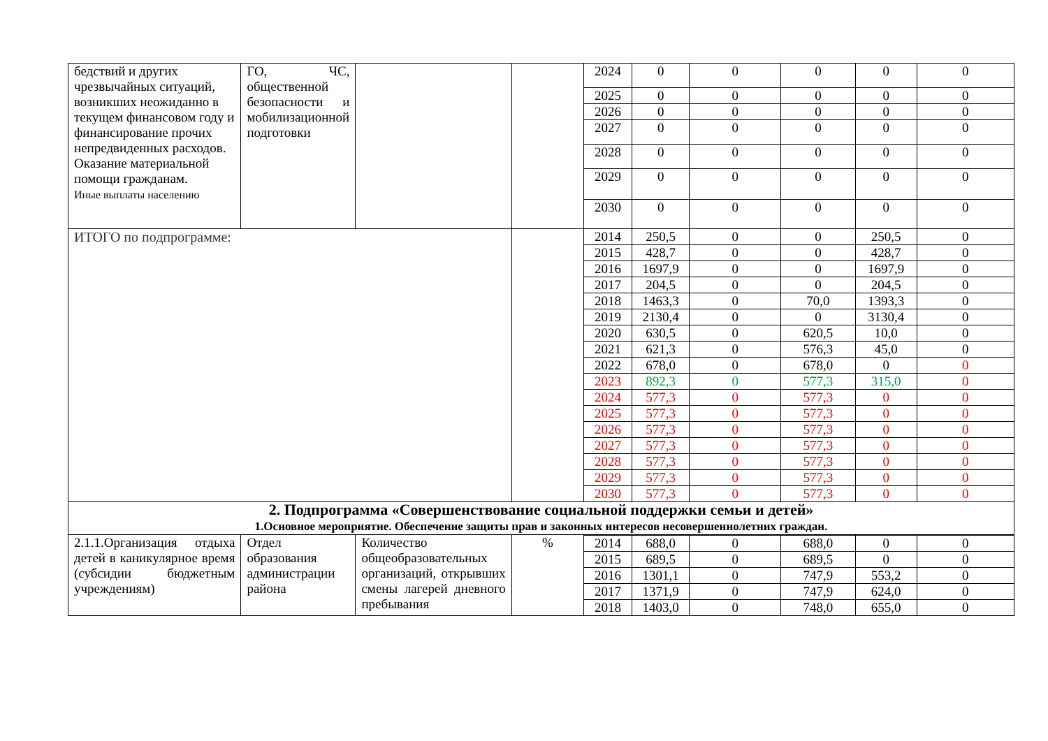| бедствий и других чрезвычайных ситуаций, возникших неожиданно в текущем финансовом году и финансирование прочих непредвиденных расходов. Оказание материальной помощи гражданам. Иные выплаты населению | ГО, ЧС, общественной безопасности и мобилизационной подготовки | | | 2024 | 0 | 0 | 0 | 0 | 0 |
| | | | | 2025 | 0 | 0 | 0 | 0 | 0 |
| | | | | 2026 | 0 | 0 | 0 | 0 | 0 |
| | | | | 2027 | 0 | 0 | 0 | 0 | 0 |
| | | | | 2028 | 0 | 0 | 0 | 0 | 0 |
| | | | | 2029 | 0 | 0 | 0 | 0 | 0 |
| | | | | 2030 | 0 | 0 | 0 | 0 | 0 |
| ИТОГО по подпрограмме: | | | | 2014 | 250,5 | 0 | 0 | 250,5 | 0 |
| | | | | 2015 | 428,7 | 0 | 0 | 428,7 | 0 |
| | | | | 2016 | 1697,9 | 0 | 0 | 1697,9 | 0 |
| | | | | 2017 | 204,5 | 0 | 0 | 204,5 | 0 |
| | | | | 2018 | 1463,3 | 0 | 70,0 | 1393,3 | 0 |
| | | | | 2019 | 2130,4 | 0 | 0 | 3130,4 | 0 |
| | | | | 2020 | 630,5 | 0 | 620,5 | 10,0 | 0 |
| | | | | 2021 | 621,3 | 0 | 576,3 | 45,0 | 0 |
| | | | | 2022 | 678,0 | 0 | 678,0 | 0 | 0 |
| | | | | 2023 | 892,3 | 0 | 577,3 | 315,0 | 0 |
| | | | | 2024 | 577,3 | 0 | 577,3 | 0 | 0 |
| | | | | 2025 | 577,3 | 0 | 577,3 | 0 | 0 |
| | | | | 2026 | 577,3 | 0 | 577,3 | 0 | 0 |
| | | | | 2027 | 577,3 | 0 | 577,3 | 0 | 0 |
| | | | | 2028 | 577,3 | 0 | 577,3 | 0 | 0 |
| | | | | 2029 | 577,3 | 0 | 577,3 | 0 | 0 |
| | | | | 2030 | 577,3 | 0 | 577,3 | 0 | 0 |
| 2. Подпрограмма «Совершенствование социальной поддержки семьи и детей» 1.Основное мероприятие. Обеспечение защиты прав и законных интересов несовершеннолетних граждан. | | | | | | | | | |
| 2.1.1.Организация отдыха детей в каникулярное время (субсидии бюджетным учреждениям) | Отдел образования администрации района | Количество общеобразовательных организаций, открывших смены лагерей дневного пребывания | % | | | | | | |
| | | | | 2014 | 688,0 | 0 | 688,0 | 0 | 0 |
| | | | | 2015 | 689,5 | 0 | 689,5 | 0 | 0 |
| | | | | 2016 | 1301,1 | 0 | 747,9 | 553,2 | 0 |
| | | | | 2017 | 1371,9 | 0 | 747,9 | 624,0 | 0 |
| | | | | 2018 | 1403,0 | 0 | 748,0 | 655,0 | 0 |